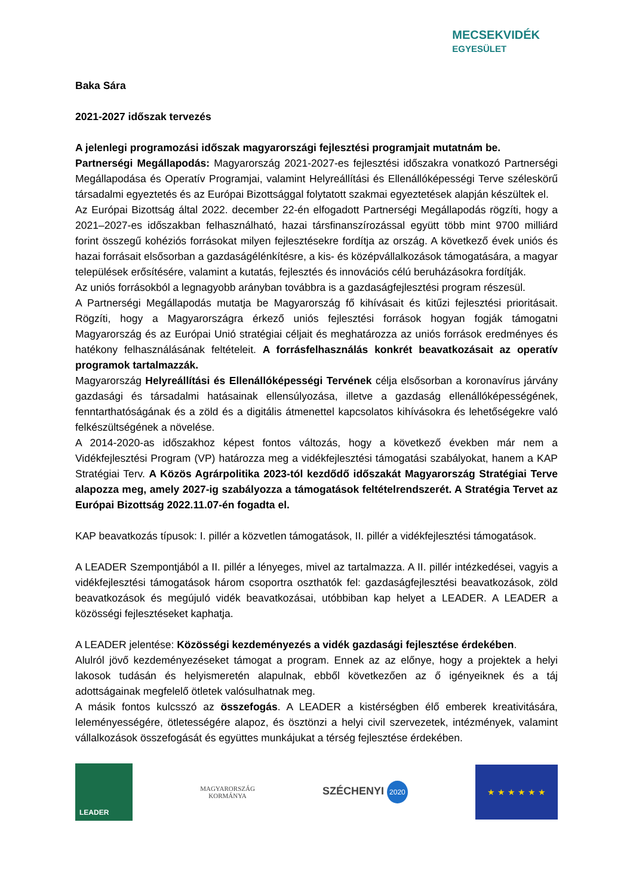MECSEKVIDÉK
EGYESÜLET
Baka Sára
2021-2027 időszak tervezés
A jelenlegi programozási időszak magyarországi fejlesztési programjait mutatnám be.
Partnerségi Megállapodás: Magyarország 2021-2027-es fejlesztési időszakra vonatkozó Partnerségi Megállapodása és Operatív Programjai, valamint Helyreállítási és Ellenállóképességi Terve széleskörű társadalmi egyeztetés és az Európai Bizottsággal folytatott szakmai egyeztetések alapján készültek el.
Az Európai Bizottság által 2022. december 22-én elfogadott Partnerségi Megállapodás rögzíti, hogy a 2021–2027-es időszakban felhasználható, hazai társfinanszírozással együtt több mint 9700 milliárd forint összegű kohéziós forrásokat milyen fejlesztésekre fordítja az ország. A következő évek uniós és hazai forrásait elsősorban a gazdaságélénkítésre, a kis- és középvállalkozások támogatására, a magyar települések erősítésére, valamint a kutatás, fejlesztés és innovációs célú beruházásokra fordítják.
Az uniós forrásokból a legnagyobb arányban továbbra is a gazdaságfejlesztési program részesül.
A Partnerségi Megállapodás mutatja be Magyarország fő kihívásait és kitűzi fejlesztési prioritásait. Rögzíti, hogy a Magyarországra érkező uniós fejlesztési források hogyan fogják támogatni Magyarország és az Európai Unió stratégiai céljait és meghatározza az uniós források eredményes és hatékony felhasználásának feltételeit. A forrásfelhasználás konkrét beavatkozásait az operatív programok tartalmazzák.
Magyarország Helyreállítási és Ellenállóképességi Tervének célja elsősorban a koronavírus járvány gazdasági és társadalmi hatásainak ellensúlyozása, illetve a gazdaság ellenállóképességének, fenntarthatóságának és a zöld és a digitális átmenettel kapcsolatos kihívásokra és lehetőségekre való felkészültségének a növelése.
A 2014-2020-as időszakhoz képest fontos változás, hogy a következő években már nem a Vidékfejlesztési Program (VP) határozza meg a vidékfejlesztési támogatási szabályokat, hanem a KAP Stratégiai Terv. A Közös Agrárpolitika 2023-tól kezdődő időszakát Magyarország Stratégiai Terve alapozza meg, amely 2027-ig szabályozza a támogatások feltételrendszerét. A Stratégia Tervet az Európai Bizottság 2022.11.07-én fogadta el.
KAP beavatkozás típusok: I. pillér a közvetlen támogatások, II. pillér a vidékfejlesztési támogatások.
A LEADER Szempontjából a II. pillér a lényeges, mivel az tartalmazza. A II. pillér intézkedései, vagyis a vidékfejlesztési támogatások három csoportra oszthatók fel: gazdaságfejlesztési beavatkozások, zöld beavatkozások és megújuló vidék beavatkozásai, utóbbiban kap helyet a LEADER. A LEADER a közösségi fejlesztéseket kaphatja.
A LEADER jelentése: Közösségi kezdeményezés a vidék gazdasági fejlesztése érdekében.
Alulról jövő kezdeményezéseket támogat a program. Ennek az az előnye, hogy a projektek a helyi lakosok tudásán és helyismeretén alapulnak, ebből következően az ő igényeiknek és a táj adottságainak megfelelő ötletek valósulhatnak meg.
A másik fontos kulcsszó az összefogás. A LEADER a kistérségben élő emberek kreativitására, leleményességére, ötletességére alapoz, és ösztönzi a helyi civil szervezetek, intézmények, valamint vállalkozások összefogását és együttes munkájukat a térség fejlesztése érdekében.
LEADER
MAGYARORSZÁG
KORMÁNYA
SZÉCHENYI 2020
★ ★ ★ ★ ★ ★